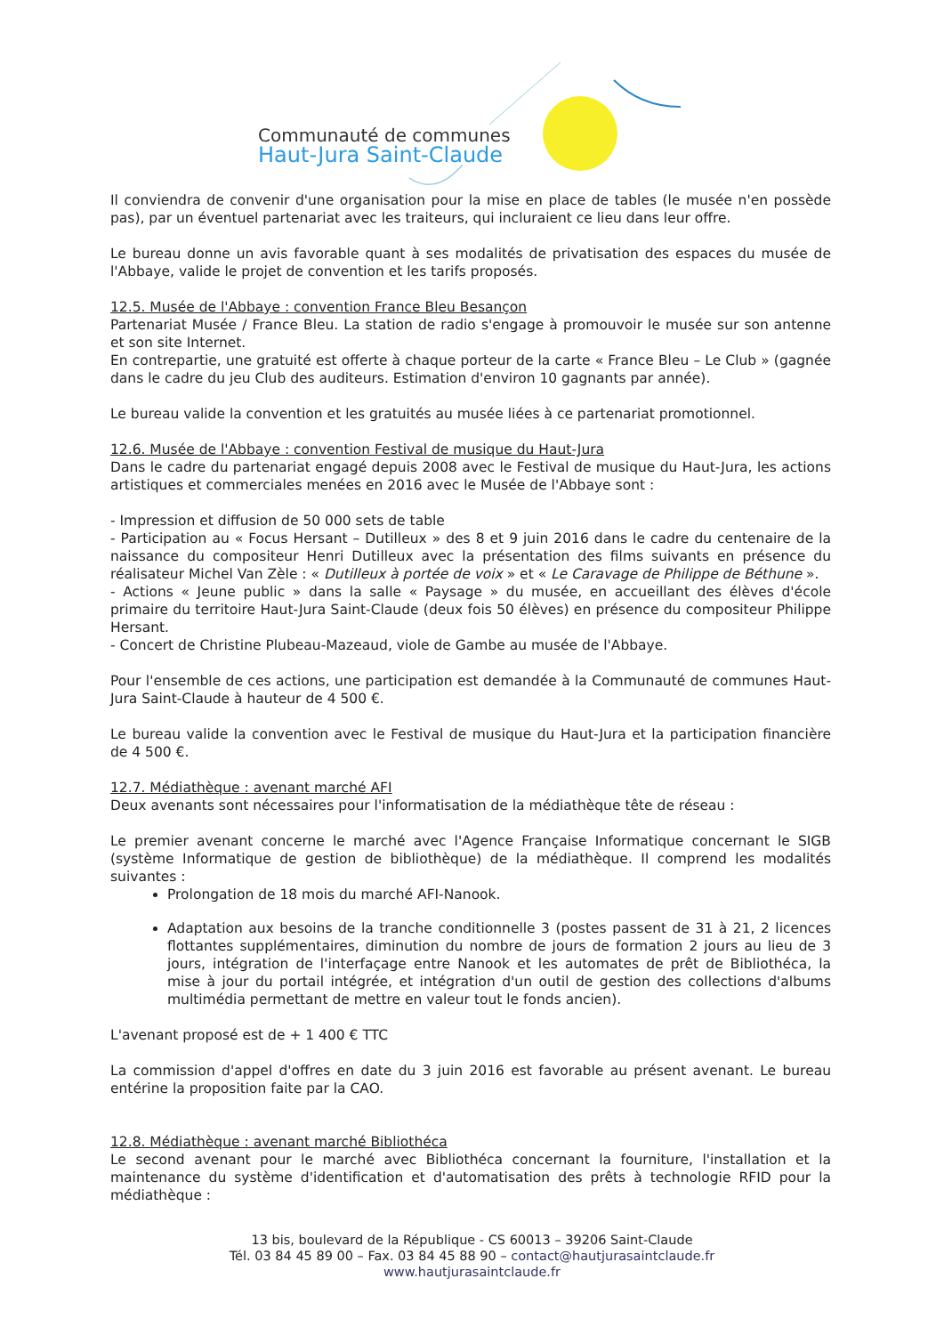Communauté de communes
Haut-Jura Saint-Claude
Il conviendra de convenir d'une organisation pour la mise en place de tables (le musée n'en possède pas), par un éventuel partenariat avec les traiteurs, qui incluraient ce lieu dans leur offre.
Le bureau donne un avis favorable quant à ses modalités de privatisation des espaces du musée de l'Abbaye, valide le projet de convention et les tarifs proposés.
12.5. Musée de l'Abbaye : convention France Bleu Besançon
Partenariat Musée / France Bleu. La station de radio s'engage à promouvoir le musée sur son antenne et son site Internet.
En contrepartie, une gratuité est offerte à chaque porteur de la carte « France Bleu – Le Club » (gagnée dans le cadre du jeu Club des auditeurs. Estimation d'environ 10 gagnants par année).
Le bureau valide la convention et les gratuités au musée liées à ce partenariat promotionnel.
12.6. Musée de l'Abbaye : convention Festival de musique du Haut-Jura
Dans le cadre du partenariat engagé depuis 2008 avec le Festival de musique du Haut-Jura, les actions artistiques et commerciales menées en 2016 avec le Musée de l'Abbaye sont :
- Impression et diffusion de 50 000 sets de table
- Participation au « Focus Hersant – Dutilleux » des 8 et 9 juin 2016 dans le cadre du centenaire de la naissance du compositeur Henri Dutilleux avec la présentation des films suivants en présence du réalisateur Michel Van Zèle : « Dutilleux à portée de voix » et « Le Caravage de Philippe de Béthune ».
- Actions « Jeune public » dans la salle « Paysage » du musée, en accueillant des élèves d'école primaire du territoire Haut-Jura Saint-Claude (deux fois 50 élèves) en présence du compositeur Philippe Hersant.
- Concert de Christine Plubeau-Mazeaud, viole de Gambe au musée de l'Abbaye.
Pour l'ensemble de ces actions, une participation est demandée à la Communauté de communes Haut-Jura Saint-Claude à hauteur de 4 500 €.
Le bureau valide la convention avec le Festival de musique du Haut-Jura et la participation financière de 4 500 €.
12.7. Médiathèque : avenant marché AFI
Deux avenants sont nécessaires pour l'informatisation de la médiathèque tête de réseau :
Le premier avenant concerne le marché avec l'Agence Française Informatique concernant le SIGB (système Informatique de gestion de bibliothèque) de la médiathèque. Il comprend les modalités suivantes :
Prolongation de 18 mois du marché AFI-Nanook.
Adaptation aux besoins de la tranche conditionnelle 3 (postes passent de 31 à 21, 2 licences flottantes supplémentaires, diminution du nombre de jours de formation 2 jours au lieu de 3 jours, intégration de l'interfaçage entre Nanook et les automates de prêt de Bibliothéca, la mise à jour du portail intégrée, et intégration d'un outil de gestion des collections d'albums multimédia permettant de mettre en valeur tout le fonds ancien).
L'avenant proposé est de + 1 400 € TTC
La commission d'appel d'offres en date du 3 juin 2016 est favorable au présent avenant. Le bureau entérine la proposition faite par la CAO.
12.8. Médiathèque : avenant marché Bibliothéca
Le second avenant pour le marché avec Bibliothéca concernant la fourniture, l'installation et la maintenance du système d'identification et d'automatisation des prêts à technologie RFID pour la médiathèque :
13 bis, boulevard de la République - CS 60013 – 39206 Saint-Claude
Tél. 03 84 45 89 00 – Fax. 03 84 45 88 90 – contact@hautjurasaintclaude.fr
www.hautjurasaintclaude.fr